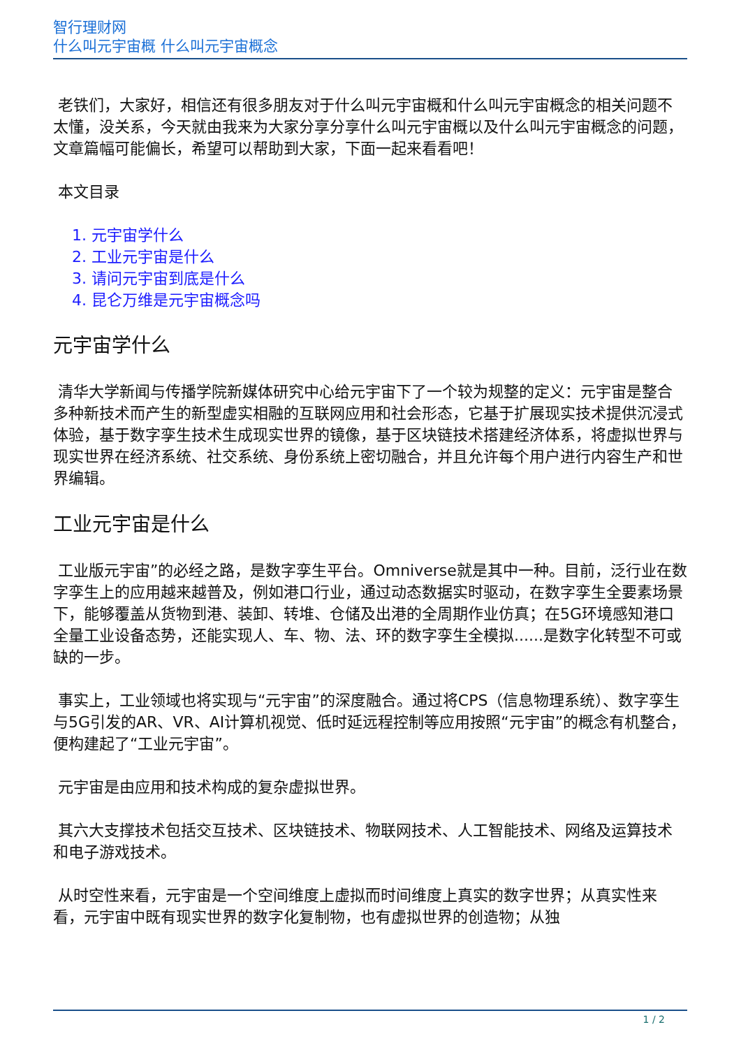智行理财网
什么叫元宇宙概 什么叫元宇宙概念
老铁们，大家好，相信还有很多朋友对于什么叫元宇宙概和什么叫元宇宙概念的相关问题不太懂，没关系，今天就由我来为大家分享分享什么叫元宇宙概以及什么叫元宇宙概念的问题，文章篇幅可能偏长，希望可以帮助到大家，下面一起来看看吧！
本文目录
1. 元宇宙学什么
2. 工业元宇宙是什么
3. 请问元宇宙到底是什么
4. 昆仑万维是元宇宙概念吗
元宇宙学什么
清华大学新闻与传播学院新媒体研究中心给元宇宙下了一个较为规整的定义：元宇宙是整合多种新技术而产生的新型虚实相融的互联网应用和社会形态，它基于扩展现实技术提供沉浸式体验，基于数字孪生技术生成现实世界的镜像，基于区块链技术搭建经济体系，将虚拟世界与现实世界在经济系统、社交系统、身份系统上密切融合，并且允许每个用户进行内容生产和世界编辑。
工业元宇宙是什么
工业版元宇宙”的必经之路，是数字孪生平台。Omniverse就是其中一种。目前，泛行业在数字孪生上的应用越来越普及，例如港口行业，通过动态数据实时驱动，在数字孪生全要素场景下，能够覆盖从货物到港、装卸、转堆、仓储及出港的全周期作业仿真；在5G环境感知港口全量工业设备态势，还能实现人、车、物、法、环的数字孪生全模拟......是数字化转型不可或缺的一步。
事实上，工业领域也将实现与“元宇宙”的深度融合。通过将CPS（信息物理系统）、数字孪生与5G引发的AR、VR、AI计算机视觉、低时延远程控制等应用按照“元宇宙”的概念有机整合，便构建起了“工业元宇宙”。
元宇宙是由应用和技术构成的复杂虚拟世界。
其六大支撑技术包括交互技术、区块链技术、物联网技术、人工智能技术、网络及运算技术和电子游戏技术。
从时空性来看，元宇宙是一个空间维度上虚拟而时间维度上真实的数字世界；从真实性来看，元宇宙中既有现实世界的数字化复制物，也有虚拟世界的创造物；从独
1 / 2